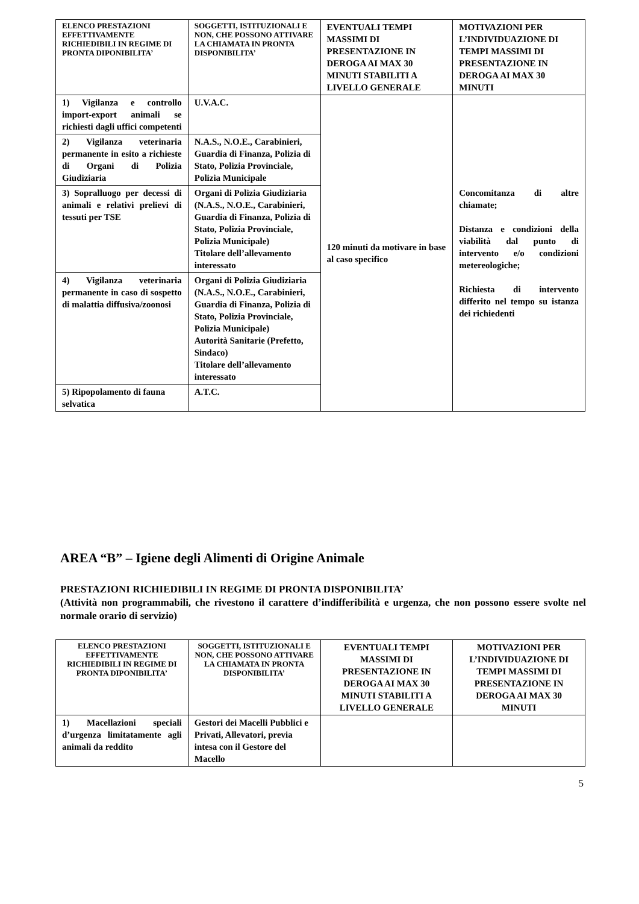| ELENCO PRESTAZIONI EFFETTIVAMENTE RICHIEDIBILI IN REGIME DI PRONTA DIPONIBILITA’ | SOGGETTI, ISTITUZIONALI E NON, CHE POSSONO ATTIVARE LA CHIAMATA IN PRONTA DISPONIBILITA’ | EVENTUALI TEMPI MASSIMI DI PRESENTAZIONE IN DEROGA AI MAX 30 MINUTI STABILITI A LIVELLO GENERALE | MOTIVAZIONI PER L’INDIVIDUAZIONE DI TEMPI MASSIMI DI PRESENTAZIONE IN DEROGA AI MAX 30 MINUTI |
| --- | --- | --- | --- |
| 1) Vigilanza e controllo import-export animali se richiesti dagli uffici competenti | U.V.A.C. | 120 minuti da motivare in base al caso specifico | Concomitanza di altre chiamate; Distanza e condizioni della viabilità dal punto di intervento e/o condizioni metereologiche; Richiesta di intervento differito nel tempo su istanza dei richiedenti |
| 2) Vigilanza veterinaria permanente in esito a richieste di Organi di Polizia Giudiziaria | N.A.S., N.O.E., Carabinieri, Guardia di Finanza, Polizia di Stato, Polizia Provinciale, Polizia Municipale | | |
| 3) Sopralluogo per decessi di animali e relativi prelievi di tessuti per TSE | Organi di Polizia Giudiziaria (N.A.S., N.O.E., Carabinieri, Guardia di Finanza, Polizia di Stato, Polizia Provinciale, Polizia Municipale) Titolare dell’allevamento interessato | | |
| 4) Vigilanza veterinaria permanente in caso di sospetto di malattia diffusiva/zoonosi | Organi di Polizia Giudiziaria (N.A.S., N.O.E., Carabinieri, Guardia di Finanza, Polizia di Stato, Polizia Provinciale, Polizia Municipale) Autorità Sanitarie (Prefetto, Sindaco) Titolare dell’allevamento interessato | | |
| 5) Ripopolamento di fauna selvatica | A.T.C. | | |
AREA “B” – Igiene degli Alimenti di Origine Animale
PRESTAZIONI RICHIEDIBILI IN REGIME DI PRONTA DISPONIBILITA’
(Attività non programmabili, che rivestono il carattere d’indifferibilità e urgenza, che non possono essere svolte nel normale orario di servizio)
| ELENCO PRESTAZIONI EFFETTIVAMENTE RICHIEDIBILI IN REGIME DI PRONTA DIPONIBILITA’ | SOGGETTI, ISTITUZIONALI E NON, CHE POSSONO ATTIVARE LA CHIAMATA IN PRONTA DISPONIBILITA’ | EVENTUALI TEMPI MASSIMI DI PRESENTAZIONE IN DEROGA AI MAX 30 MINUTI STABILITI A LIVELLO GENERALE | MOTIVAZIONI PER L’INDIVIDUAZIONE DI TEMPI MASSIMI DI PRESENTAZIONE IN DEROGA AI MAX 30 MINUTI |
| --- | --- | --- | --- |
| 1) Macellazioni speciali d’urgenza limitatamente agli animali da reddito | Gestori dei Macelli Pubblici e Privati, Allevatori, previa intesa con il Gestore del Macello | | |
5